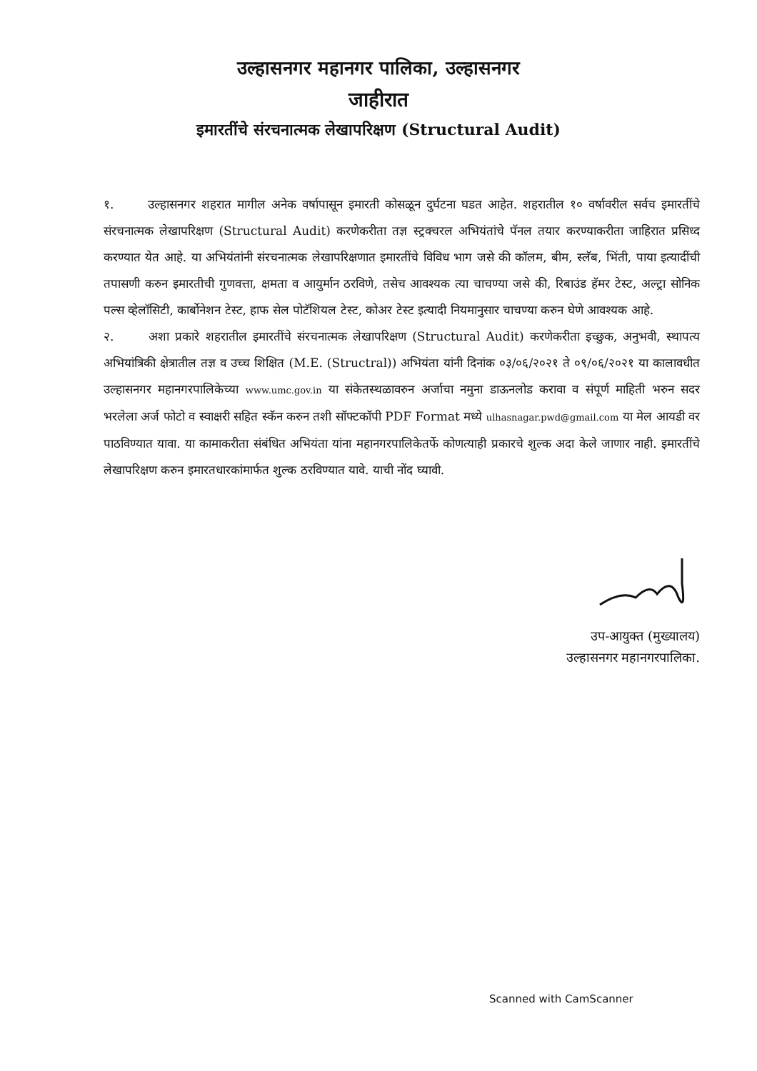उल्हासनगर महानगर पालिका, उल्हासनगर
जाहीरात
इमारतींचे संरचनात्मक लेखापरिक्षण (Structural Audit)
१. उल्हासनगर शहरात मागील अनेक वर्षापासून इमारती कोसळून दुर्घटना घडत आहेत. शहरातील १० वर्षावरील सर्वच इमारतींचे संरचनात्मक लेखापरिक्षण (Structural Audit) करणेकरीता तज्ञ स्ट्रक्चरल अभियंतांचे पॅनल तयार करण्याकरीता जाहिरात प्रसिध्द करण्यात येत आहे. या अभियंतांनी संरचनात्मक लेखापरिक्षणात इमारतींचे विविध भाग जसे की कॉलम, बीम, स्लॅब, भिंती, पाया इत्यादींची तपासणी करुन इमारतीची गुणवत्ता, क्षमता व आयुर्मान ठरविणे, तसेच आवश्यक त्या चाचण्या जसे की, रिबाउंड हॅमर टेस्ट, अल्ट्रा सोनिक पल्स व्हेलॉसिटी, कार्बोनेशन टेस्ट, हाफ सेल पोटॅशियल टेस्ट, कोअर टेस्ट इत्यादी नियमानुसार चाचण्या करुन घेणे आवश्यक आहे.
२. अशा प्रकारे शहरातील इमारतींचे संरचनात्मक लेखापरिक्षण (Structural Audit) करणेकरीता इच्छुक, अनुभवी, स्थापत्य अभियांत्रिकी क्षेत्रातील तज्ञ व उच्च शिक्षित (M.E. (Structral)) अभियंता यांनी दिनांक ०३/०६/२०२१ ते ०९/०६/२०२१ या कालावधीत उल्हासनगर महानगरपालिकेच्या www.umc.gov.in या संकेतस्थळावरुन अर्जाचा नमुना डाऊनलोड करावा व संपूर्ण माहिती भरुन सदर भरलेला अर्ज फोटो व स्वाक्षरी सहित स्कॅन करुन तशी सॉफ्टकॉपी PDF Format मध्ये ulhasnagar.pwd@gmail.com या मेल आयडी वर पाठविण्यात यावा. या कामाकरीता संबंधित अभियंता यांना महानगरपालिकेतर्फे कोणत्याही प्रकारचे शुल्क अदा केले जाणार नाही. इमारतींचे लेखापरिक्षण करुन इमारतधारकांमार्फत शुल्क ठरविण्यात यावे. याची नोंद घ्यावी.
उप-आयुक्त (मुख्यालय)
उल्हासनगर महानगरपालिका.
Scanned with CamScanner